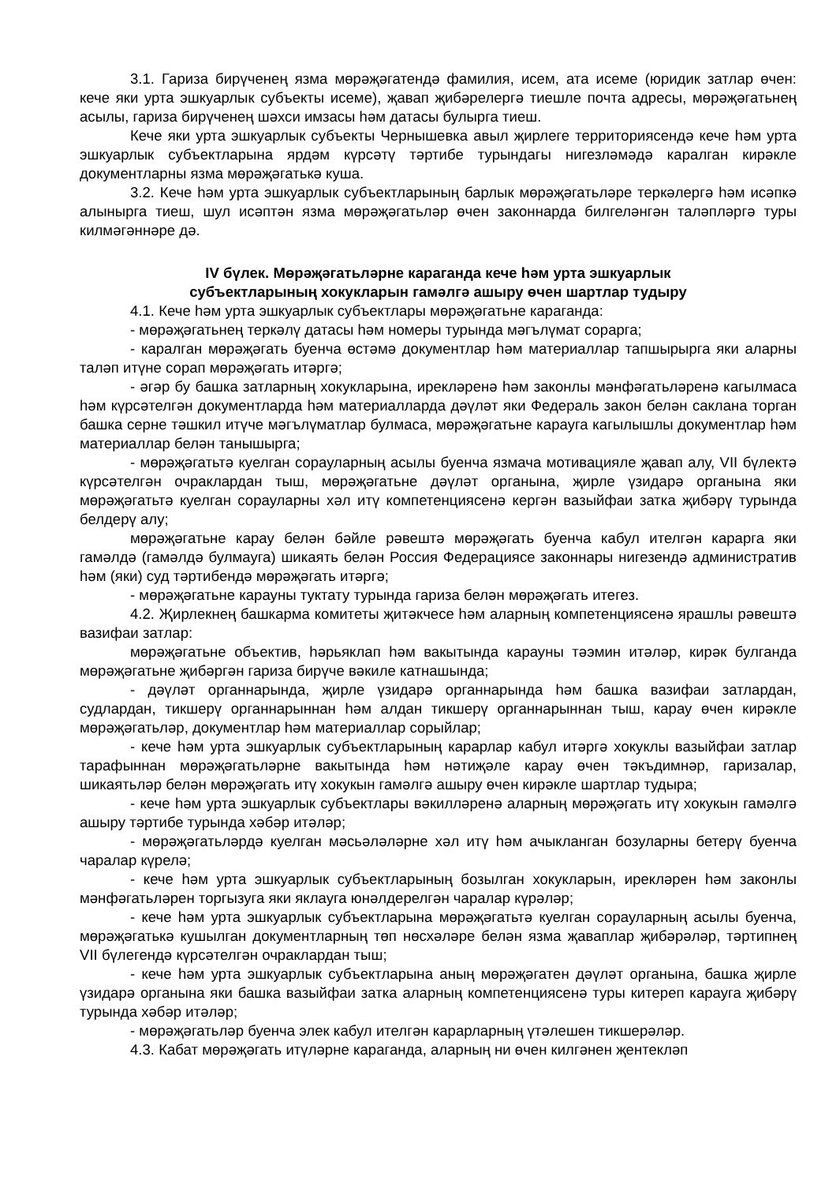3.1. Гариза бирүченең язма мөрәҗәгатендә фамилия, исем, ата исеме (юридик затлар өчен: кече яки урта эшкуарлык субъекты исеме), җавап җибәрелергә тиешле почта адресы, мөрәҗәгатьнең асылы, гариза бирүченең шәхси имзасы һәм датасы булырга тиеш.
Кече яки урта эшкуарлык субъекты Чернышевка авыл җирлеге территориясендә кече һәм урта эшкуарлык субъектларына ярдәм күрсәтү тәртибе турындагы нигезләмәдә каралган кирәкле документларны язма мөрәҗәгатькә куша.
3.2. Кече һәм урта эшкуарлык субъектларының барлык мөрәҗәгатьләре теркәлергә һәм исәпкә алынырга тиеш, шул исәптән язма мөрәҗәгатьләр өчен законнарда билгеләнгән таләпләргә туры килмәгәннәре дә.
IV бүлек. Мөрәҗәгатьләрне караганда кече һәм урта эшкуарлык
субъектларының хокукларын гамәлгә ашыру өчен шартлар тудыру
4.1. Кече һәм урта эшкуарлык субъектлары мөрәҗәгатьне караганда:
- мөрәҗәгатьнең теркәлү датасы һәм номеры турында мәгълүмат сорарга;
- каралган мөрәҗәгать буенча өстәмә документлар һәм материаллар тапшырырга яки аларны таләп итүне сорап мөрәҗәгать итәргә;
- әгәр бу башка затларның хокукларына, ирекләренә һәм законлы мәнфәгатьләренә кагылмаса һәм күрсәтелгән документларда һәм материалларда дәүләт яки Федераль закон белән саклана торган башка серне тәшкил итүче мәгълүматлар булмаса, мөрәҗәгатьне карауга кагылышлы документлар һәм материаллар белән танышырга;
- мөрәҗәгатьтә куелган сорауларның асылы буенча язмача мотивацияле җавап алу, VII бүлектә күрсәтелгән очраклардан тыш, мөрәҗәгатьне дәүләт органына, җирле үзидарә органына яки мөрәҗәгатьтә куелган сорауларны хәл итү компетенциясенә кергән вазыйфаи затка җибәрү турында белдерү алу;
мөрәҗәгатьне карау белән бәйле рәвештә мөрәҗәгать буенча кабул ителгән карарга яки гамәлдә (гамәлдә булмауга) шикаять белән Россия Федерациясе законнары нигезендә административ һәм (яки) суд тәртибендә мөрәҗәгать итәргә;
- мөрәҗәгатьне карауны туктату турында гариза белән мөрәҗәгать итегез.
4.2. Җирлекнең башкарма комитеты җитәкчесе һәм аларның компетенциясенә ярашлы рәвештә вазифаи затлар:
мөрәҗәгатьне объектив, һәрьяклап һәм вакытында карауны тәэмин итәләр, кирәк булганда мөрәҗәгатьне җибәргән гариза бирүче вәкиле катнашында;
- дәүләт органнарында, җирле үзидарә органнарында һәм башка вазифаи затлардан, судлардан, тикшерү органнарыннан һәм алдан тикшерү органнарыннан тыш, карау өчен кирәкле мөрәҗәгатьләр, документлар һәм материаллар сорыйлар;
- кече һәм урта эшкуарлык субъектларының карарлар кабул итәргә хокуклы вазыйфаи затлар тарафыннан мөрәҗәгатьләрне вакытында һәм нәтиҗәле карау өчен тәкъдимнәр, гаризалар, шикаятьләр белән мөрәҗәгать итү хокукын гамәлгә ашыру өчен кирәкле шартлар тудыра;
- кече һәм урта эшкуарлык субъектлары вәкилләренә аларның мөрәҗәгать итү хокукын гамәлгә ашыру тәртибе турында хәбәр итәләр;
- мөрәҗәгатьләрдә куелган мәсьәләләрне хәл итү һәм ачыкланган бозуларны бетерү буенча чаралар күрелә;
- кече һәм урта эшкуарлык субъектларының бозылган хокукларын, ирекләрен һәм законлы мәнфәгатьләрен торгызуга яки яклауга юнәлдерелгән чаралар күрәләр;
- кече һәм урта эшкуарлык субъектларына мөрәҗәгатьтә куелган сорауларның асылы буенча, мөрәҗәгатькә кушылган документларның төп нөсхәләре белән язма җаваплар җибәрәләр, тәртипнең VII бүлегендә күрсәтелгән очраклардан тыш;
- кече һәм урта эшкуарлык субъектларына аның мөрәҗәгатен дәүләт органына, башка җирле үзидарә органына яки башка вазыйфаи затка аларның компетенциясенә туры китереп карауга җибәрү турында хәбәр итәләр;
- мөрәҗәгатьләр буенча элек кабул ителгән карарларның үтәлешен тикшерәләр.
4.3. Кабат мөрәҗәгать итүләрне караганда, аларның ни өчен килгәнен җентекләп